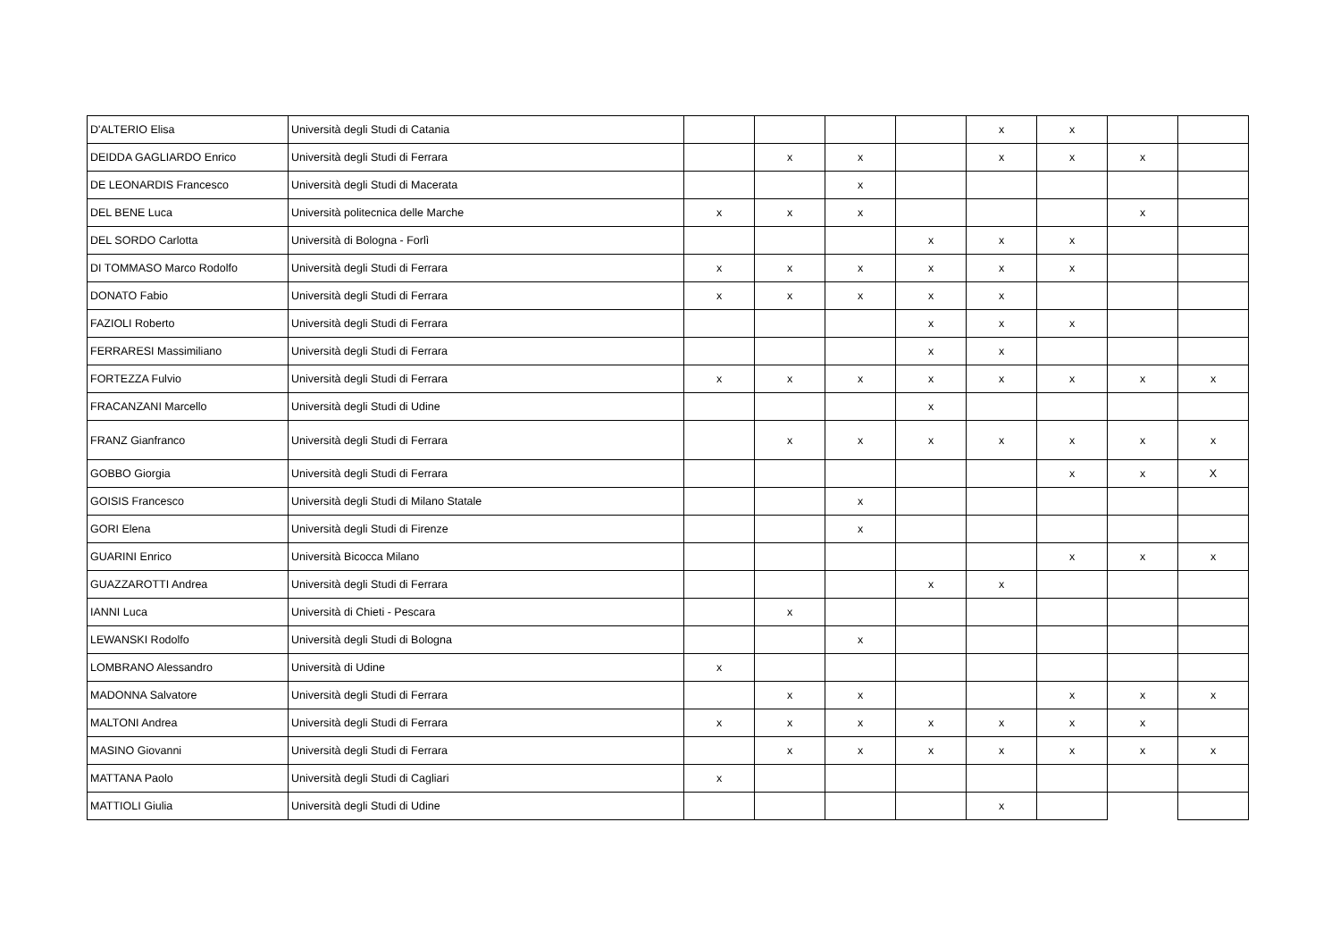| D'ALTERIO Elisa | Università degli Studi di Catania | | | | | x | x | | |
| DEIDDA GAGLIARDO Enrico | Università degli Studi di Ferrara | | x | x | | x | x | x | |
| DE LEONARDIS Francesco | Università degli Studi di Macerata | | | x | | | | | |
| DEL BENE Luca | Università politecnica delle Marche | x | x | x | | | | x | |
| DEL SORDO Carlotta | Università di Bologna - Forlì | | | | x | x | x | | |
| DI TOMMASO Marco Rodolfo | Università degli Studi di Ferrara | x | x | x | x | x | x | | |
| DONATO Fabio | Università degli Studi di Ferrara | x | x | x | x | x | | | |
| FAZIOLI Roberto | Università degli Studi di Ferrara | | | | x | x | x | | |
| FERRARESI Massimiliano | Università degli Studi di Ferrara | | | | x | x | | | |
| FORTEZZA Fulvio | Università degli Studi di Ferrara | x | x | x | x | x | x | x | x |
| FRACANZANI Marcello | Università degli Studi di Udine | | | | x | | | | |
| FRANZ Gianfranco | Università degli Studi di Ferrara | | x | x | x | x | x | x | x |
| GOBBO Giorgia | Università degli Studi di Ferrara | | | | | | x | x | X |
| GOISIS Francesco | Università degli Studi di Milano Statale | | | x | | | | | |
| GORI Elena | Università degli Studi di Firenze | | | x | | | | | |
| GUARINI Enrico | Università Bicocca Milano | | | | | | x | x | x |
| GUAZZAROTTI Andrea | Università degli Studi di Ferrara | | | | x | x | | | |
| IANNI Luca | Università di Chieti - Pescara | | x | | | | | | |
| LEWANSKI Rodolfo | Università degli Studi di Bologna | | | x | | | | | |
| LOMBRANO Alessandro | Università di Udine | x | | | | | | | |
| MADONNA Salvatore | Università degli Studi di Ferrara | | x | x | | | x | x | x |
| MALTONI Andrea | Università degli Studi di Ferrara | x | x | x | x | x | x | x | |
| MASINO Giovanni | Università degli Studi di Ferrara | | x | x | x | x | x | x | x |
| MATTANA Paolo | Università degli Studi di Cagliari | x | | | | | | | |
| MATTIOLI Giulia | Università degli Studi di Udine | | | | | x | | | |